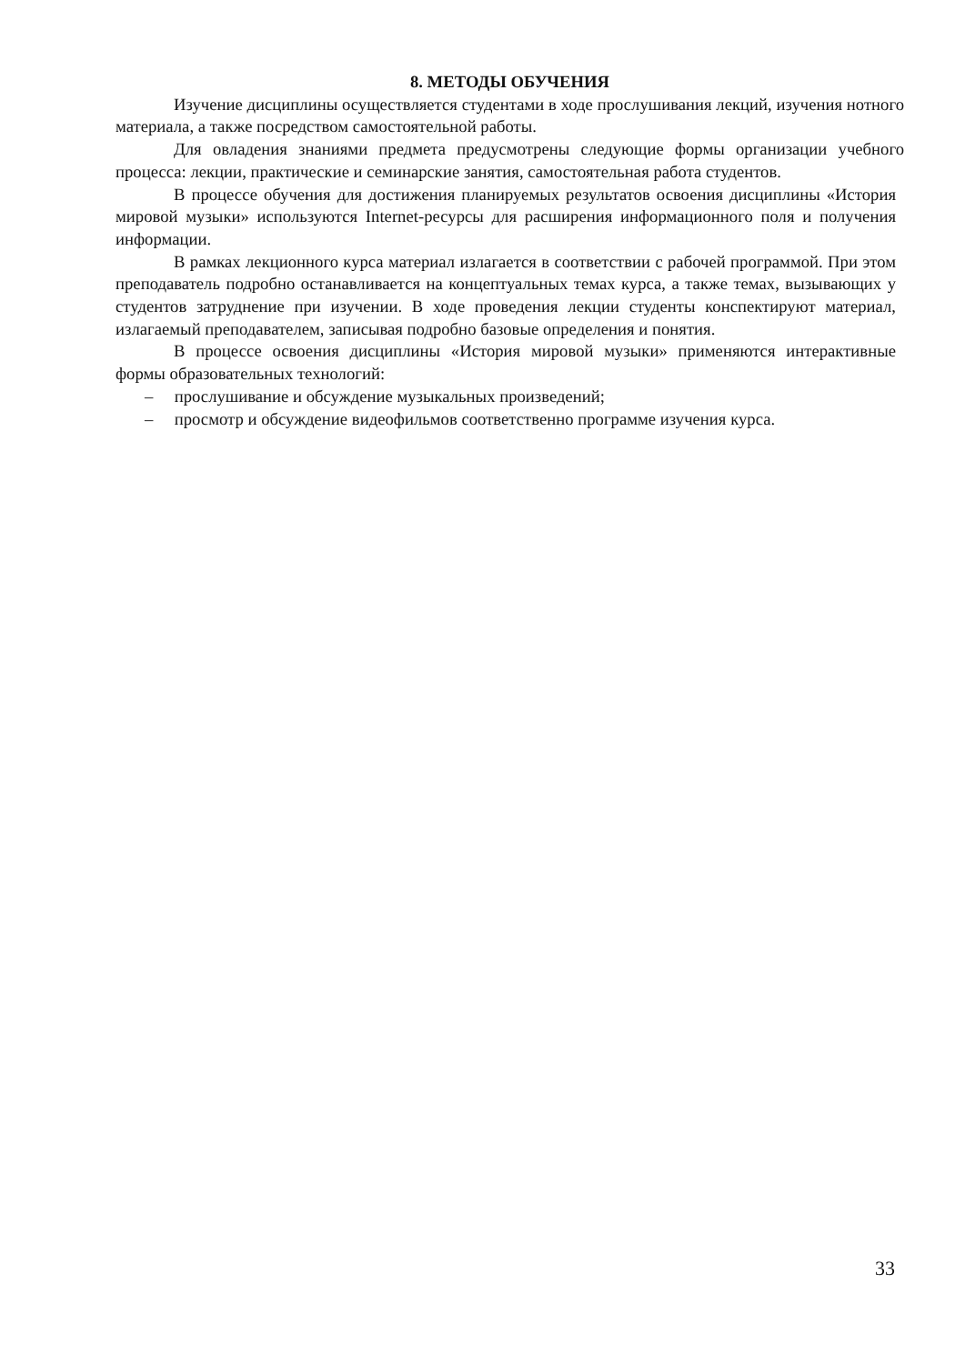8. МЕТОДЫ ОБУЧЕНИЯ
Изучение дисциплины осуществляется студентами в ходе прослушивания лекций, изучения нотного материала, а также посредством самостоятельной работы.
Для овладения знаниями предмета предусмотрены следующие формы организации учебного процесса: лекции, практические и семинарские занятия, самостоятельная работа студентов.
В процессе обучения для достижения планируемых результатов освоения дисциплины «История мировой музыки» используются Internet-ресурсы для расширения информационного поля и получения информации.
В рамках лекционного курса материал излагается в соответствии с рабочей программой. При этом преподаватель подробно останавливается на концептуальных темах курса, а также темах, вызывающих у студентов затруднение при изучении. В ходе проведения лекции студенты конспектируют материал, излагаемый преподавателем, записывая подробно базовые определения и понятия.
В процессе освоения дисциплины «История мировой музыки» применяются интерактивные формы образовательных технологий:
– прослушивание и обсуждение музыкальных произведений;
– просмотр и обсуждение видеофильмов соответственно программе изучения курса.
33